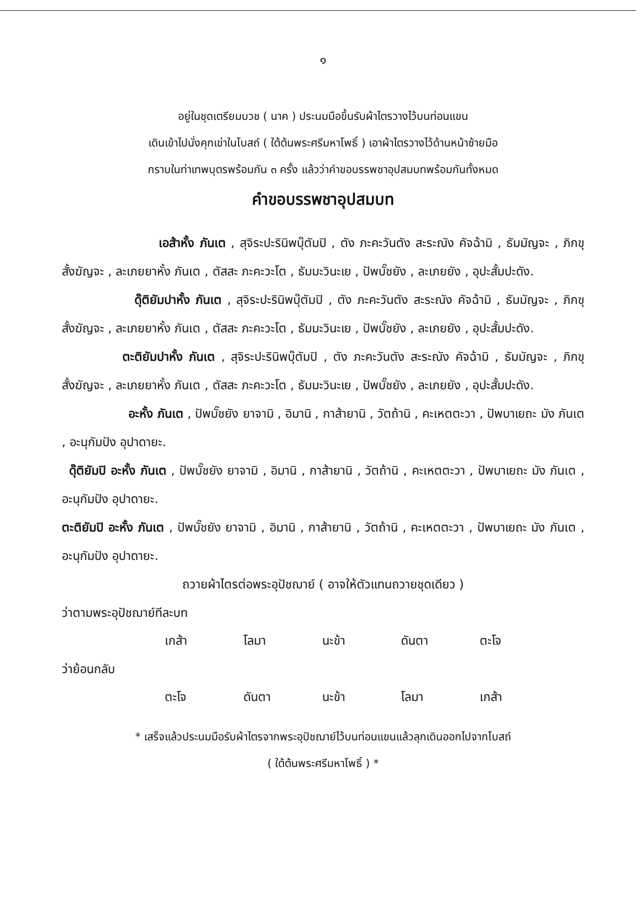๑
อยู่ในชุดเตรียมบวช ( นาค ) ประนมมือขึ้นรับผ้าไตรวางไว้บนท่อนแขน
เดินเข้าไปนั่งคุกเข่าในโบสถ์ ( ใต้ต้นพระศรีมหาโพธิ์ ) เอาผ้าไตรวางไว้ด้านหน้าซ้ายมือ
กราบในท่าเทพบุตรพร้อมกัน ๓ ครั้ง แล้วว่าคำขอบรรพชาอุปสมบทพร้อมกันทั้งหมด
คำขอบรรพชาอุปสมบท
เอส้าหั้ง ภันเต , สุจิระปะรินิพบุ๊ตัมปิ , ตัง ภะคะวันตัง สะระณัง คัจฉ้ามิ , ธัมมัญจะ , ภิกขุสั้งฆัญจะ , ละเภยยาหั้ง ภันเต , ตัสสะ ภะคะวะโต , ธัมมะวินะเย , ปัพบั๊ชยัง , ละเภยยัง , อุปะสั้มปะดัง.
ดุ๊ติยัมปาหั้ง ภันเต , สุจิระปะรินิพบุ๊ตัมปิ , ตัง ภะคะวันตัง สะระณัง คัจฉ้ามิ , ธัมมัญจะ , ภิกขุสั้งฆัญจะ , ละเภยยาหั้ง ภันเต , ตัสสะ ภะคะวะโต , ธัมมะวินะเย , ปัพบั๊ชยัง , ละเภยยัง , อุปะสั้มปะดัง.
ตะติยัมปาหั้ง ภันเต , สุจิระปะรินิพบุ๊ตัมปิ , ตัง ภะคะวันตัง สะระณัง คัจฉ้ามิ , ธัมมัญจะ , ภิกขุสั้งฆัญจะ , ละเภยยาหั้ง ภันเต , ตัสสะ ภะคะวะโต , ธัมมะวินะเย , ปัพบั๊ชยัง , ละเภยยัง , อุปะสั้มปะดัง.
อะหั้ง ภันเต , ปัพบั๊ชยัง ยาจามิ , อิมานิ , กาส้ายานิ , วัตถ้านิ , คะเหตตะวา , ปัพบาเยถะ มัง ภันเต , อะนุกัมปัง อุปาดายะ.
ดุ๊ติยัมปิ อะหั้ง ภันเต , ปัพบั๊ชยัง ยาจามิ , อิมานิ , กาส้ายานิ , วัตถ้านิ , คะเหตตะวา , ปัพบาเยถะ มัง ภันเต , อะนุกัมปัง อุปาดายะ.
ตะติยัมปิ อะหั้ง ภันเต , ปัพบั๊ชยัง ยาจามิ , อิมานิ , กาส้ายานิ , วัตถ้านิ , คะเหตตะวา , ปัพบาเยถะ มัง ภันเต , อะนุกัมปัง อุปาดายะ.
ถวายผ้าไตรต่อพระอุปัชฌาย์ ( อาจให้ตัวแทนถวายชุดเดียว )
ว่าตามพระอุปัชฌาย์ทีละบท
| เกส้า | โลมา | นะข้า | ดันตา | ตะโจ |
ว่าย้อนกลับ
| ตะโจ | ดันตา | นะข้า | โลมา | เกส้า |
* เสร็จแล้วประนมมือรับผ้าไตรจากพระอุปัชฌาย์ไว้บนท่อนแขนแล้วลุกเดินออกไปจากโบสถ์
( ใต้ต้นพระศรีมหาโพธิ์ ) *